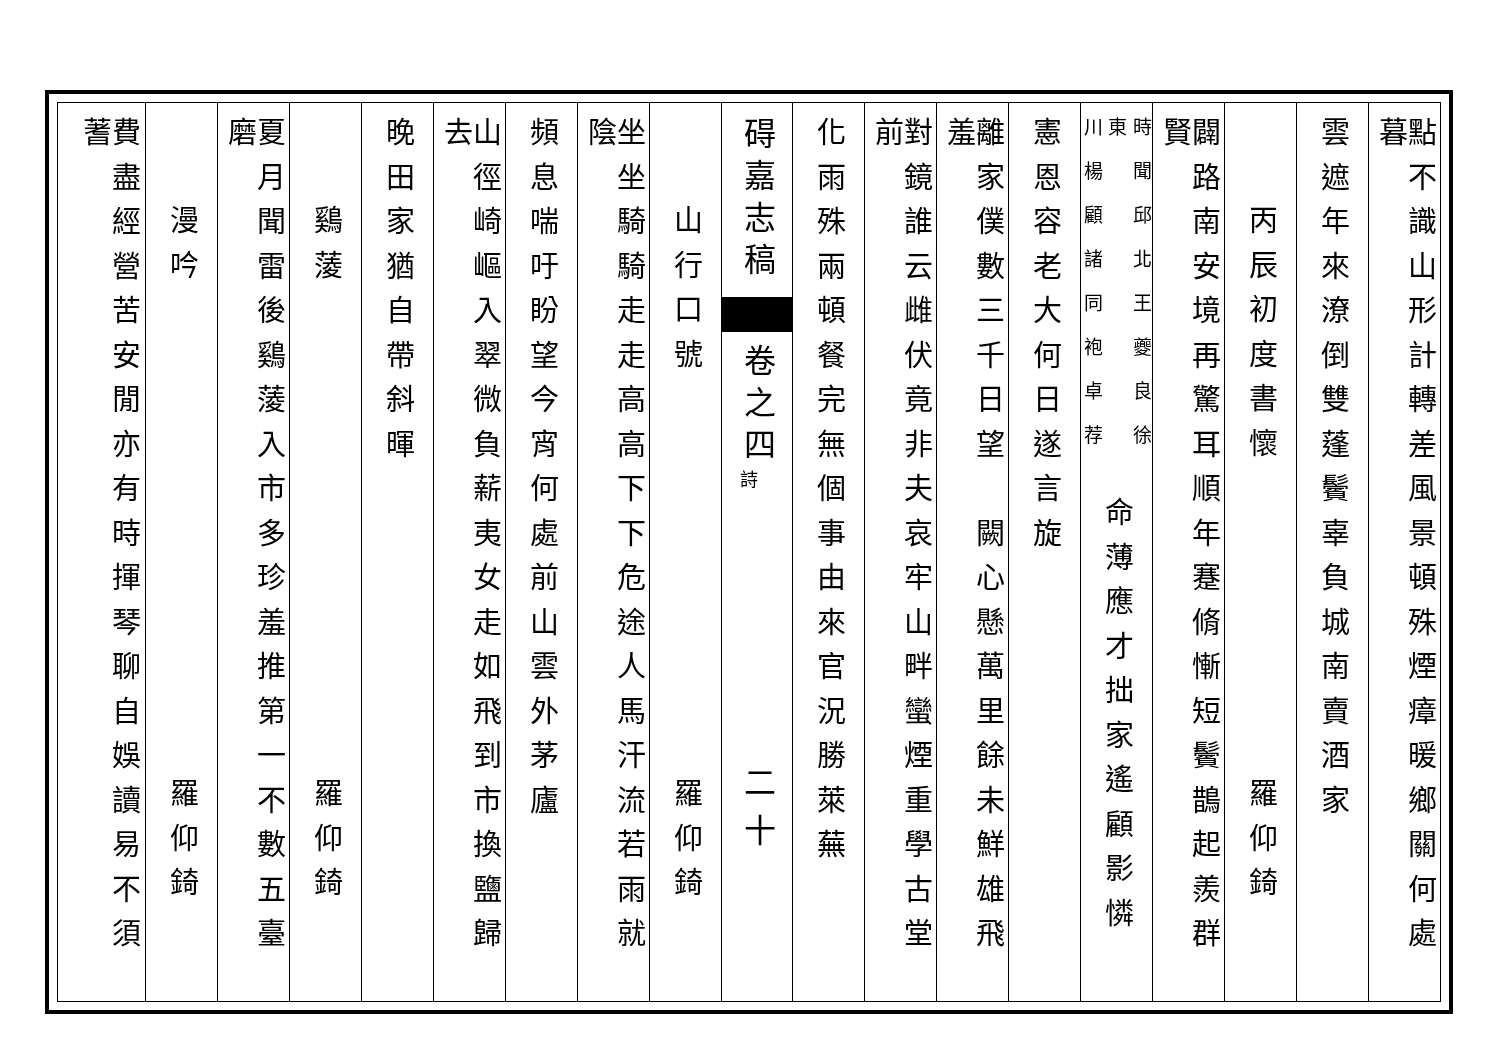點不識山形計轉差風景頓殊煙瘴暖鄉關何處暮
雲遮年來潦倒雙蓬鬢辜負城南賣酒家
丙辰初度書懷
羅仰錡
闢路南安境再驚耳順年蹇脩慚短鬢鵲起羨群賢
時聞邱北王夔良徐東
川楊顧諸同袍卓荐
命薄應才拙家遙顧影憐
憲恩容老大何日遂言旋
離家僕數三千日望　闕心懸萬里餘未鮮雄飛羞
對鏡誰云雌伏竟非夫哀牢山畔蠻煙重學古堂前
化雨殊兩頓餐完無個事由來官況勝萊蕪
碍嘉志稿
卷之四
詩
二十
山行口號
羅仰錡
坐坐騎騎走走高高下下危途人馬汗流若雨就陰
頻息喘吁盼望今宵何處前山雲外茅廬
山徑崎嶇入翠微負薪夷女走如飛到市換鹽歸去
晚田家猶自帶斜暉
鷄蔆
羅仰錡
夏月聞雷後鷄蔆入市多珍羞推第一不數五臺磨
漫吟
羅仰錡
費盡經營苦安閒亦有時揮琴聊自娛讀易不須蓍